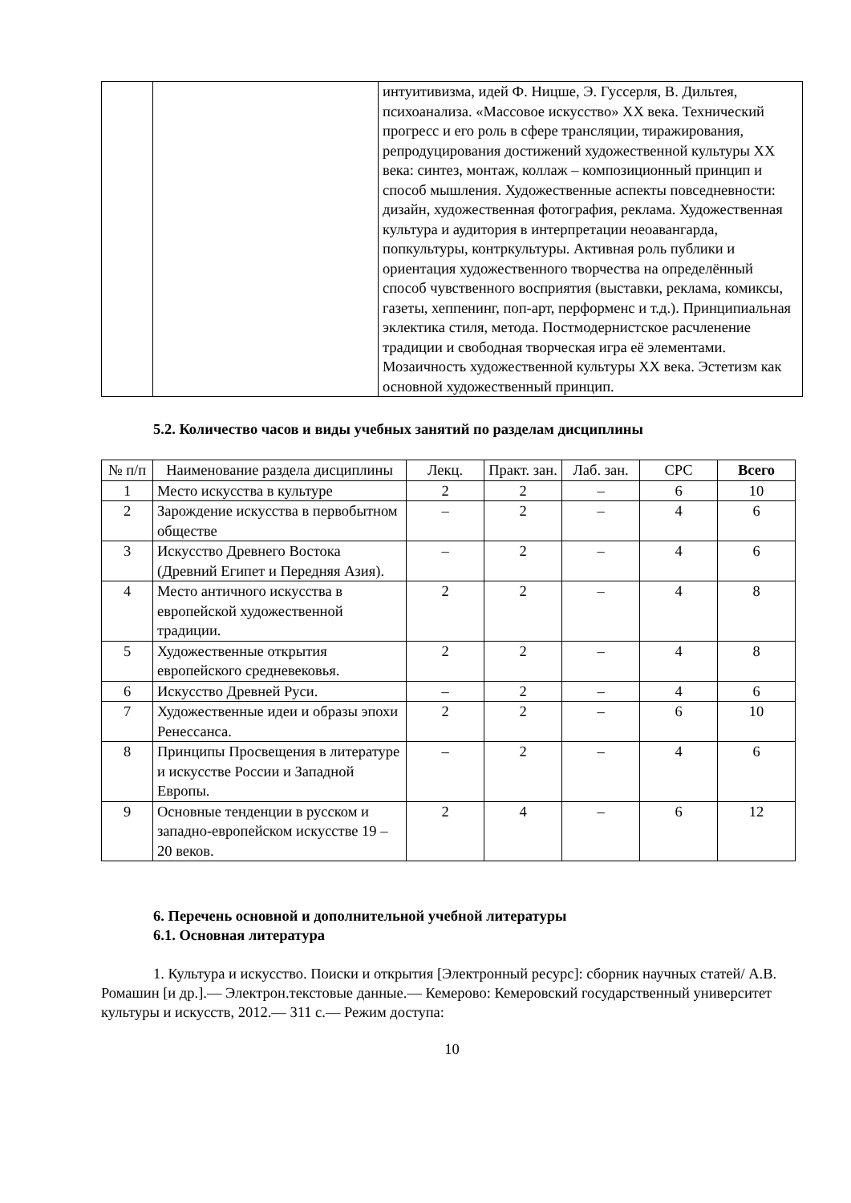| | | интуитивизма, идей Ф. Ницше, Э. Гуссерля, В. Дильтея, психоанализа. «Массовое искусство» XX века. Технический прогресс и его роль в сфере трансляции, тиражирования, репродуцирования достижений художественной культуры XX века: синтез, монтаж, коллаж – композиционный принцип и способ мышления. Художественные аспекты повседневности: дизайн, художественная фотография, реклама. Художественная культура и аудитория в интерпретации неоавангарда, попкультуры, контркультуры. Активная роль публики и ориентация художественного творчества на определённый способ чувственного восприятия (выставки, реклама, комиксы, газеты, хеппенинг, поп-арт, перформенс и т.д.). Принципиальная эклектика стиля, метода. Постмодернистское расчленение традиции и свободная творческая игра её элементами. Мозаичность художественной культуры XX века. Эстетизм как основной художественный принцип. |
5.2. Количество часов и виды учебных занятий по разделам дисциплины
| № п/п | Наименование раздела дисциплины | Лекц. | Практ. зан. | Лаб. зан. | СРС | Всего |
| --- | --- | --- | --- | --- | --- | --- |
| 1 | Место искусства в культуре | 2 | 2 | – | 6 | 10 |
| 2 | Зарождение искусства в первобытном обществе | – | 2 | – | 4 | 6 |
| 3 | Искусство Древнего Востока (Древний Египет и Передняя Азия). | – | 2 | – | 4 | 6 |
| 4 | Место античного искусства в европейской художественной традиции. | 2 | 2 | – | 4 | 8 |
| 5 | Художественные открытия европейского средневековья. | 2 | 2 | – | 4 | 8 |
| 6 | Искусство Древней Руси. | – | 2 | – | 4 | 6 |
| 7 | Художественные идеи и образы эпохи Ренессанса. | 2 | 2 | – | 6 | 10 |
| 8 | Принципы Просвещения в литературе и искусстве России и Западной Европы. | – | 2 | – | 4 | 6 |
| 9 | Основные тенденции в русском и западно-европейском искусстве 19 – 20 веков. | 2 | 4 | – | 6 | 12 |
6. Перечень основной и дополнительной учебной литературы
6.1. Основная литература
1. Культура и искусство. Поиски и открытия [Электронный ресурс]: сборник научных статей/ А.В. Ромашин [и др.].— Электрон.текстовые данные.— Кемерово: Кемеровский государственный университет культуры и искусств, 2012.— 311 c.— Режим доступа:
10